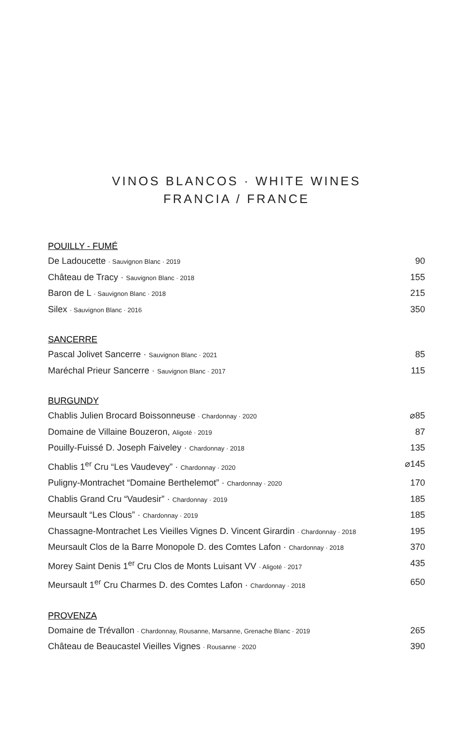VINOS BLANCOS · WHITE WINES
FRANCIA / FRANCE
POUILLY - FUMÉ
De Ladoucette · Sauvignon Blanc · 2019 90
Château de Tracy · Sauvignon Blanc · 2018 155
Baron de L · Sauvignon Blanc · 2018 215
Silex · Sauvignon Blanc · 2016 350
SANCERRE
Pascal Jolivet Sancerre · Sauvignon Blanc · 2021 85
Maréchal Prieur Sancerre · Sauvignon Blanc · 2017 115
BURGUNDY
Chablis Julien Brocard Boissonneuse · Chardonnay · 2020 ⌀85
Domaine de Villaine Bouzeron, Aligoté · 2019 87
Pouilly-Fuissé D. Joseph Faiveley · Chardonnay · 2018 135
Chablis 1<sup>er</sup> Cru “Les Vaudevey” · Chardonnay · 2020 ⌀145
Puligny-Montrachet “Domaine Berthelemot” · Chardonnay · 2020 170
Chablis Grand Cru “Vaudesir” · Chardonnay · 2019 185
Meursault “Les Clous” · Chardonnay · 2019 185
Chassagne-Montrachet Les Vieilles Vignes D. Vincent Girardin · Chardonnay · 2018 195
Meursault Clos de la Barre Monopole D. des Comtes Lafon · Chardonnay · 2018 370
Morey Saint Denis 1<sup>er</sup> Cru Clos de Monts Luisant VV · Aligoté · 2017 435
Meursault 1<sup>er</sup> Cru Charmes D. des Comtes Lafon · Chardonnay · 2018 650
PROVENZA
Domaine de Trévallon · Chardonnay, Rousanne, Marsanne, Grenache Blanc · 2019 265
Château de Beaucastel Vieilles Vignes · Rousanne · 2020 390